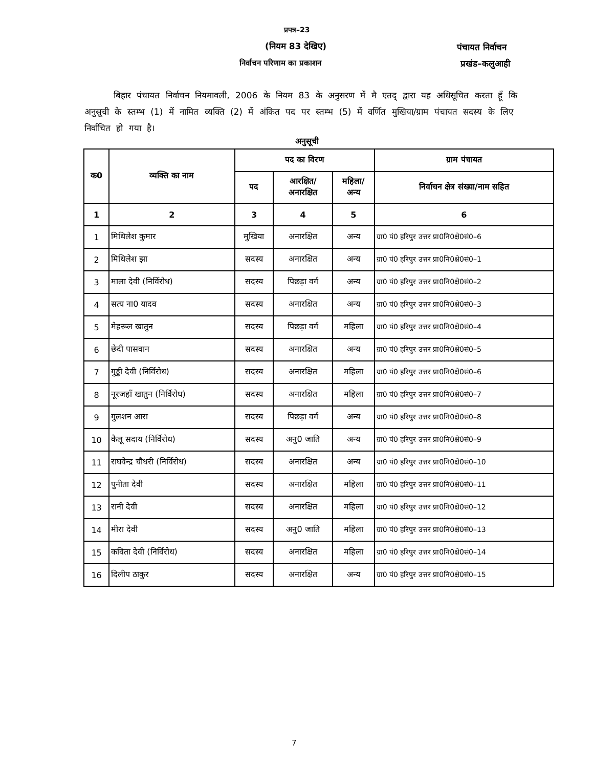प्रपत्र–23
(नियम 83 देखिए)
निर्वाचन परिणाम का प्रकाशन
पंचायत निर्वाचन
प्रखंड–कलुआही
बिहार पंचायत निर्वाचन नियमावली, 2006 के नियम 83 के अनुसरण में मै एतद् द्वारा यह अधिसूचित करता हूँ कि अनुसूची के स्तम्भ (1) में नामित व्यक्ति (2) में अंकित पद पर स्तम्भ (5) में वर्णित मुखिया/ग्राम पंचायत सदस्य के लिए निर्वाचित हो गया है।
अनुसूची
| क0 | व्यक्ति का नाम | पद का विरण | | | ग्राम पंचायत |
| --- | --- | --- | --- | --- | --- |
| | | पद | आरक्षित/ अनारक्षित | महिला/ अन्य | निर्वाचन क्षेत्र संख्या/नाम सहित |
| 1 | 2 | 3 | 4 | 5 | 6 |
| 1 | मिथिलेश कुमार | मुखिया | अनारक्षित | अन्य | ग्रा0 पं0 हरिपुर उत्तर प्रा0नि0क्षे0सं0–6 |
| 2 | मिथिलेश झा | सदस्य | अनारक्षित | अन्य | ग्रा0 पं0 हरिपुर उत्तर प्रा0नि0क्षे0सं0–1 |
| 3 | माला देवी (निर्विरोध) | सदस्य | पिछड़ा वर्ग | अन्य | ग्रा0 पं0 हरिपुर उत्तर प्रा0नि0क्षे0सं0–2 |
| 4 | सत्य ना0 यादव | सदस्य | अनारक्षित | अन्य | ग्रा0 पं0 हरिपुर उत्तर प्रा0नि0क्षे0सं0–3 |
| 5 | मेहरूल खातुन | सदस्य | पिछड़ा वर्ग | महिला | ग्रा0 पं0 हरिपुर उत्तर प्रा0नि0क्षे0सं0–4 |
| 6 | छेदी पासवान | सदस्य | अनारक्षित | अन्य | ग्रा0 पं0 हरिपुर उत्तर प्रा0नि0क्षे0सं0–5 |
| 7 | गुड्डी देवी (निर्विरोध) | सदस्य | अनारक्षित | महिला | ग्रा0 पं0 हरिपुर उत्तर प्रा0नि0क्षे0सं0–6 |
| 8 | नूरजहाँ खातुन (निर्विरोध) | सदस्य | अनारक्षित | महिला | ग्रा0 पं0 हरिपुर उत्तर प्रा0नि0क्षे0सं0–7 |
| 9 | गुलशन आरा | सदस्य | पिछड़ा वर्ग | अन्य | ग्रा0 पं0 हरिपुर उत्तर प्रा0नि0क्षे0सं0–8 |
| 10 | कैलू सदाय (निर्विरोध) | सदस्य | अनु0 जाति | अन्य | ग्रा0 पं0 हरिपुर उत्तर प्रा0नि0क्षे0सं0–9 |
| 11 | राघवेन्द्र चौधरी (निर्विरोध) | सदस्य | अनारक्षित | अन्य | ग्रा0 पं0 हरिपुर उत्तर प्रा0नि0क्षे0सं0–10 |
| 12 | पुनीता देवी | सदस्य | अनारक्षित | महिला | ग्रा0 पं0 हरिपुर उत्तर प्रा0नि0क्षे0सं0–11 |
| 13 | रानी देवी | सदस्य | अनारक्षित | महिला | ग्रा0 पं0 हरिपुर उत्तर प्रा0नि0क्षे0सं0–12 |
| 14 | मीरा देवी | सदस्य | अनु0 जाति | महिला | ग्रा0 पं0 हरिपुर उत्तर प्रा0नि0क्षे0सं0–13 |
| 15 | कविता देवी (निर्विरोध) | सदस्य | अनारक्षित | महिला | ग्रा0 पं0 हरिपुर उत्तर प्रा0नि0क्षे0सं0–14 |
| 16 | दिलीप ठाकुर | सदस्य | अनारक्षित | अन्य | ग्रा0 पं0 हरिपुर उत्तर प्रा0नि0क्षे0सं0–15 |
7